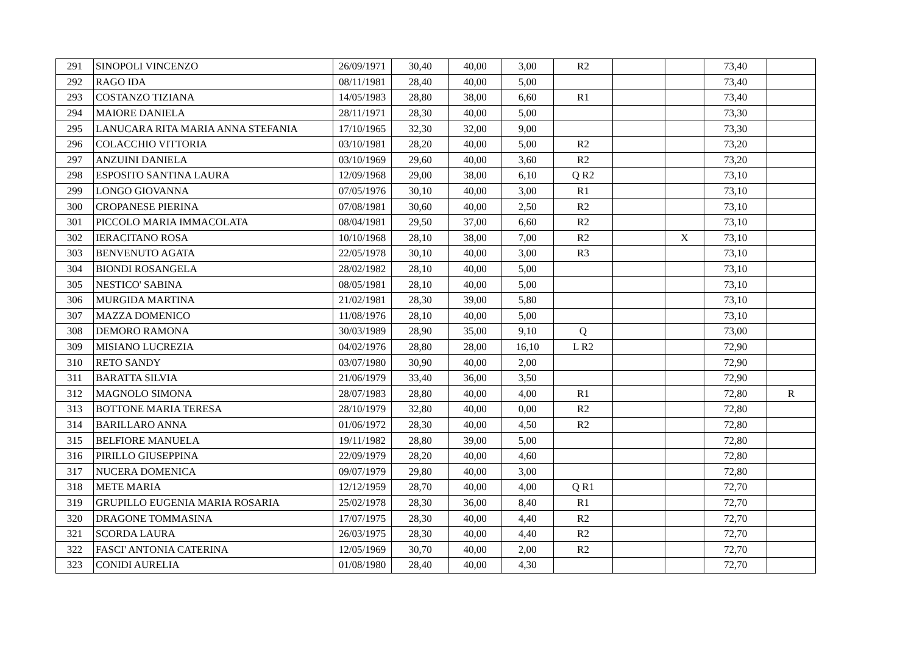| 291 | SINOPOLI VINCENZO | 26/09/1971 | 30,40 | 40,00 | 3,00 | R2 | | | 73,40 | |
| 292 | RAGO IDA | 08/11/1981 | 28,40 | 40,00 | 5,00 | | | | 73,40 | |
| 293 | COSTANZO TIZIANA | 14/05/1983 | 28,80 | 38,00 | 6,60 | R1 | | | 73,40 | |
| 294 | MAIORE DANIELA | 28/11/1971 | 28,30 | 40,00 | 5,00 | | | | 73,30 | |
| 295 | LANUCARA RITA MARIA ANNA STEFANIA | 17/10/1965 | 32,30 | 32,00 | 9,00 | | | | 73,30 | |
| 296 | COLACCHIO VITTORIA | 03/10/1981 | 28,20 | 40,00 | 5,00 | R2 | | | 73,20 | |
| 297 | ANZUINI DANIELA | 03/10/1969 | 29,60 | 40,00 | 3,60 | R2 | | | 73,20 | |
| 298 | ESPOSITO SANTINA LAURA | 12/09/1968 | 29,00 | 38,00 | 6,10 | Q R2 | | | 73,10 | |
| 299 | LONGO GIOVANNA | 07/05/1976 | 30,10 | 40,00 | 3,00 | R1 | | | 73,10 | |
| 300 | CROPANESE PIERINA | 07/08/1981 | 30,60 | 40,00 | 2,50 | R2 | | | 73,10 | |
| 301 | PICCOLO MARIA IMMACOLATA | 08/04/1981 | 29,50 | 37,00 | 6,60 | R2 | | | 73,10 | |
| 302 | IERACITANO ROSA | 10/10/1968 | 28,10 | 38,00 | 7,00 | R2 | | X | 73,10 | |
| 303 | BENVENUTO AGATA | 22/05/1978 | 30,10 | 40,00 | 3,00 | R3 | | | 73,10 | |
| 304 | BIONDI ROSANGELA | 28/02/1982 | 28,10 | 40,00 | 5,00 | | | | 73,10 | |
| 305 | NESTICO' SABINA | 08/05/1981 | 28,10 | 40,00 | 5,00 | | | | 73,10 | |
| 306 | MURGIDA MARTINA | 21/02/1981 | 28,30 | 39,00 | 5,80 | | | | 73,10 | |
| 307 | MAZZA DOMENICO | 11/08/1976 | 28,10 | 40,00 | 5,00 | | | | 73,10 | |
| 308 | DEMORO RAMONA | 30/03/1989 | 28,90 | 35,00 | 9,10 | Q | | | 73,00 | |
| 309 | MISIANO LUCREZIA | 04/02/1976 | 28,80 | 28,00 | 16,10 | L R2 | | | 72,90 | |
| 310 | RETO SANDY | 03/07/1980 | 30,90 | 40,00 | 2,00 | | | | 72,90 | |
| 311 | BARATTA SILVIA | 21/06/1979 | 33,40 | 36,00 | 3,50 | | | | 72,90 | |
| 312 | MAGNOLO SIMONA | 28/07/1983 | 28,80 | 40,00 | 4,00 | R1 | | | 72,80 | R |
| 313 | BOTTONE MARIA TERESA | 28/10/1979 | 32,80 | 40,00 | 0,00 | R2 | | | 72,80 | |
| 314 | BARILLARO ANNA | 01/06/1972 | 28,30 | 40,00 | 4,50 | R2 | | | 72,80 | |
| 315 | BELFIORE MANUELA | 19/11/1982 | 28,80 | 39,00 | 5,00 | | | | 72,80 | |
| 316 | PIRILLO GIUSEPPINA | 22/09/1979 | 28,20 | 40,00 | 4,60 | | | | 72,80 | |
| 317 | NUCERA DOMENICA | 09/07/1979 | 29,80 | 40,00 | 3,00 | | | | 72,80 | |
| 318 | METE MARIA | 12/12/1959 | 28,70 | 40,00 | 4,00 | Q R1 | | | 72,70 | |
| 319 | GRUPILLO EUGENIA MARIA ROSARIA | 25/02/1978 | 28,30 | 36,00 | 8,40 | R1 | | | 72,70 | |
| 320 | DRAGONE TOMMASINA | 17/07/1975 | 28,30 | 40,00 | 4,40 | R2 | | | 72,70 | |
| 321 | SCORDA LAURA | 26/03/1975 | 28,30 | 40,00 | 4,40 | R2 | | | 72,70 | |
| 322 | FASCI' ANTONIA CATERINA | 12/05/1969 | 30,70 | 40,00 | 2,00 | R2 | | | 72,70 | |
| 323 | CONIDI AURELIA | 01/08/1980 | 28,40 | 40,00 | 4,30 | | | | 72,70 | |